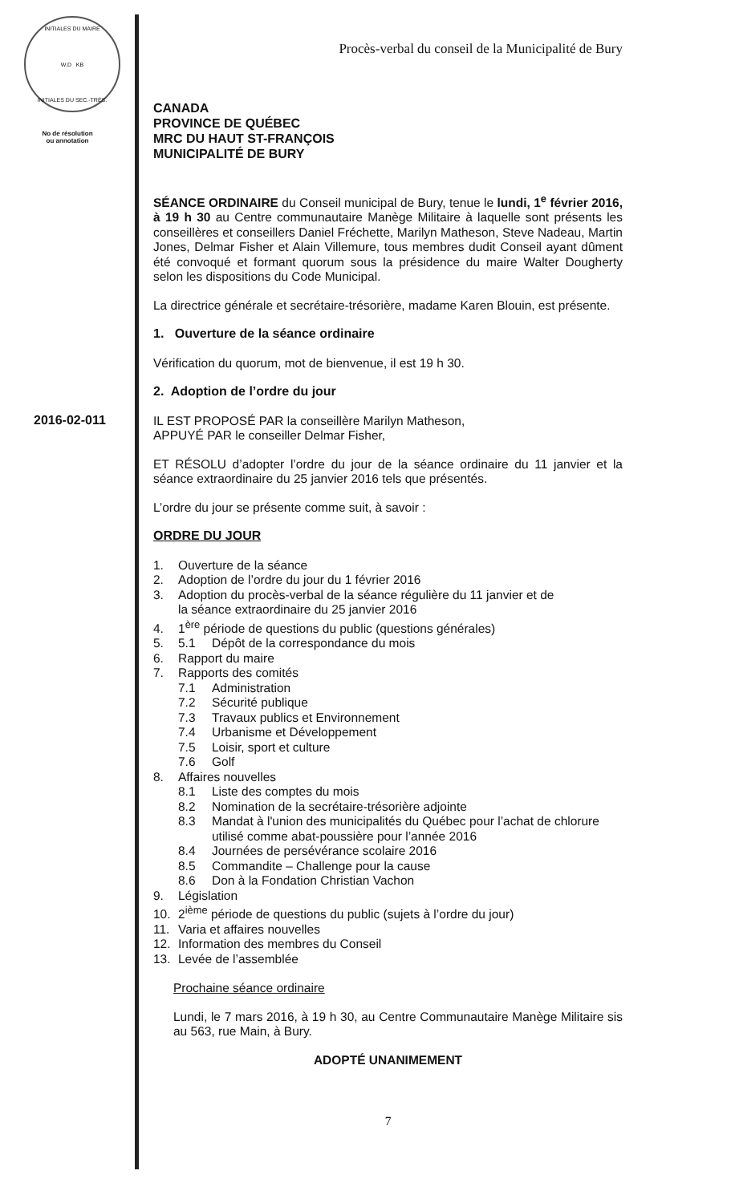INITIALES DU MAIRE
W.D KB
INITIALES DU SEC.-TRÉS.
No de résolution
ou annotation
2016-02-011
Procès-verbal du conseil de la Municipalité de Bury
CANADA
PROVINCE DE QUÉBEC
MRC DU HAUT ST-FRANÇOIS
MUNICIPALITÉ DE BURY
SÉANCE ORDINAIRE du Conseil municipal de Bury, tenue le lundi, 1<sup>e</sup> février 2016, à 19 h 30 au Centre communautaire Manège Militaire à laquelle sont présents les conseillères et conseillers Daniel Fréchette, Marilyn Matheson, Steve Nadeau, Martin Jones, Delmar Fisher et Alain Villemure, tous membres dudit Conseil ayant dûment été convoqué et formant quorum sous la présidence du maire Walter Dougherty selon les dispositions du Code Municipal.
La directrice générale et secrétaire-trésorière, madame Karen Blouin, est présente.
1. Ouverture de la séance ordinaire
Vérification du quorum, mot de bienvenue, il est 19 h 30.
2. Adoption de l’ordre du jour
IL EST PROPOSÉ PAR la conseillère Marilyn Matheson,
APPUYÉ PAR le conseiller Delmar Fisher,
ET RÉSOLU d’adopter l’ordre du jour de la séance ordinaire du 11 janvier et la séance extraordinaire du 25 janvier 2016 tels que présentés.
L’ordre du jour se présente comme suit, à savoir :
ORDRE DU JOUR
1. Ouverture de la séance
2. Adoption de l’ordre du jour du 1 février 2016
3. Adoption du procès-verbal de la séance régulière du 11 janvier et de
la séance extraordinaire du 25 janvier 2016
4. 1<sup>ère</sup> période de questions du public (questions générales)
5. 5.1 Dépôt de la correspondance du mois
6. Rapport du maire
7. Rapports des comités
7.1 Administration
7.2 Sécurité publique
7.3 Travaux publics et Environnement
7.4 Urbanisme et Développement
7.5 Loisir, sport et culture
7.6 Golf
8. Affaires nouvelles
8.1 Liste des comptes du mois
8.2 Nomination de la secrétaire-trésorière adjointe
8.3 Mandat à l'union des municipalités du Québec pour l’achat de chlorure
utilisé comme abat-poussière pour l’année 2016
8.4 Journées de persévérance scolaire 2016
8.5 Commandite – Challenge pour la cause
8.6 Don à la Fondation Christian Vachon
9. Législation
10. 2<sup>ième</sup> période de questions du public (sujets à l’ordre du jour)
11. Varia et affaires nouvelles
12. Information des membres du Conseil
13. Levée de l’assemblée
Prochaine séance ordinaire
Lundi, le 7 mars 2016, à 19 h 30, au Centre Communautaire Manège Militaire sis au 563, rue Main, à Bury.
ADOPTÉ UNANIMEMENT
7